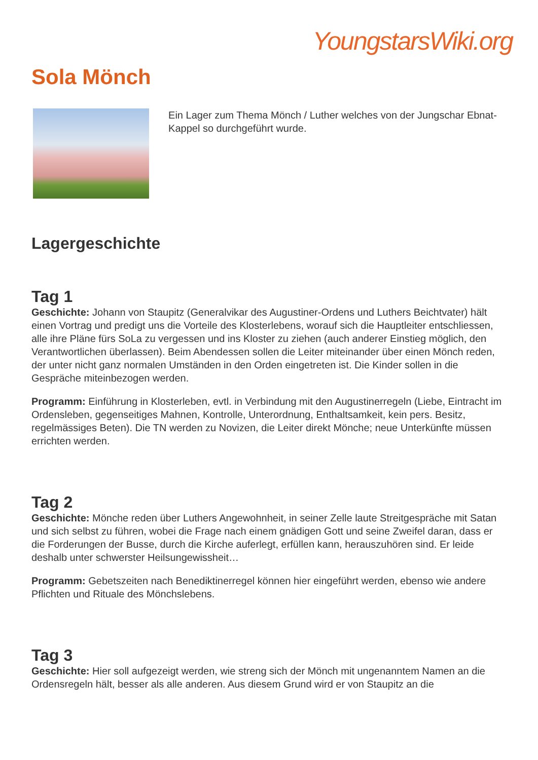YoungstarsWiki.org
Sola Mönch
Ein Lager zum Thema Mönch / Luther welches von der Jungschar Ebnat-Kappel so durchgeführt wurde.
Lagergeschichte
Tag 1
Geschichte: Johann von Staupitz (Generalvikar des Augustiner-Ordens und Luthers Beichtvater) hält einen Vortrag und predigt uns die Vorteile des Klosterlebens, worauf sich die Hauptleiter entschliessen, alle ihre Pläne fürs SoLa zu vergessen und ins Kloster zu ziehen (auch anderer Einstieg möglich, den Verantwortlichen überlassen). Beim Abendessen sollen die Leiter miteinander über einen Mönch reden, der unter nicht ganz normalen Umständen in den Orden eingetreten ist. Die Kinder sollen in die Gespräche miteinbezogen werden.
Programm: Einführung in Klosterleben, evtl. in Verbindung mit den Augustinerregeln (Liebe, Eintracht im Ordensleben, gegenseitiges Mahnen, Kontrolle, Unterordnung, Enthaltsamkeit, kein pers. Besitz, regelmässiges Beten). Die TN werden zu Novizen, die Leiter direkt Mönche; neue Unterkünfte müssen errichten werden.
Tag 2
Geschichte: Mönche reden über Luthers Angewohnheit, in seiner Zelle laute Streitgespräche mit Satan und sich selbst zu führen, wobei die Frage nach einem gnädigen Gott und seine Zweifel daran, dass er die Forderungen der Busse, durch die Kirche auferlegt, erfüllen kann, herauszuhören sind. Er leide deshalb unter schwerster Heilsungewissheit…
Programm: Gebetszeiten nach Benediktinerregel können hier eingeführt werden, ebenso wie andere Pflichten und Rituale des Mönchslebens.
Tag 3
Geschichte: Hier soll aufgezeigt werden, wie streng sich der Mönch mit ungenanntem Namen an die Ordensregeln hält, besser als alle anderen. Aus diesem Grund wird er von Staupitz an die